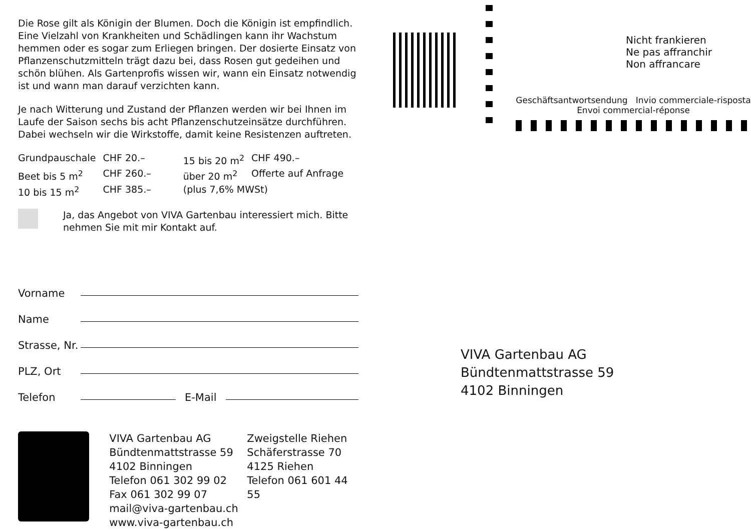Die Rose gilt als Königin der Blumen. Doch die Königin ist empfindlich. Eine Vielzahl von Krankheiten und Schädlingen kann ihr Wachstum hemmen oder es sogar zum Erliegen bringen. Der dosierte Einsatz von Pflanzenschutzmitteln trägt dazu bei, dass Rosen gut gedeihen und schön blühen. Als Gartenprofis wissen wir, wann ein Einsatz notwendig ist und wann man darauf verzichten kann.
Je nach Witterung und Zustand der Pflanzen werden wir bei Ihnen im Laufe der Saison sechs bis acht Pflanzenschutzeinsätze durchführen. Dabei wechseln wir die Wirkstoffe, damit keine Resistenzen auftreten.
| Grundpauschale | CHF 20.– | 15 bis 20 m<sup>2</sup> | CHF 490.– |
| Beet bis 5 m<sup>2</sup> | CHF 260.– | über 20 m<sup>2</sup> | Offerte auf Anfrage |
| 10 bis 15 m<sup>2</sup> | CHF 385.– | (plus 7,6% MWSt) | |
Ja, das Angebot von VIVA Gartenbau interessiert mich. Bitte nehmen Sie mit mir Kontakt auf.
Vorname
Name
Strasse, Nr.
PLZ, Ort
Telefon E-Mail
VIVA Gartenbau AG
Bündtenmattstrasse 59
4102 Binningen
Telefon 061 302 99 02
Fax 061 302 99 07
mail@viva-gartenbau.ch
www.viva-gartenbau.ch
Zweigstelle Riehen
Schäferstrasse 70
4125 Riehen
Telefon 061 601 44 55
Nicht frankieren
Ne pas affranchir
Non affrancare
Geschäftsantwortsendung Invio commerciale-risposta
Envoi commercial-réponse
VIVA Gartenbau AG
Bündtenmattstrasse 59
4102 Binningen